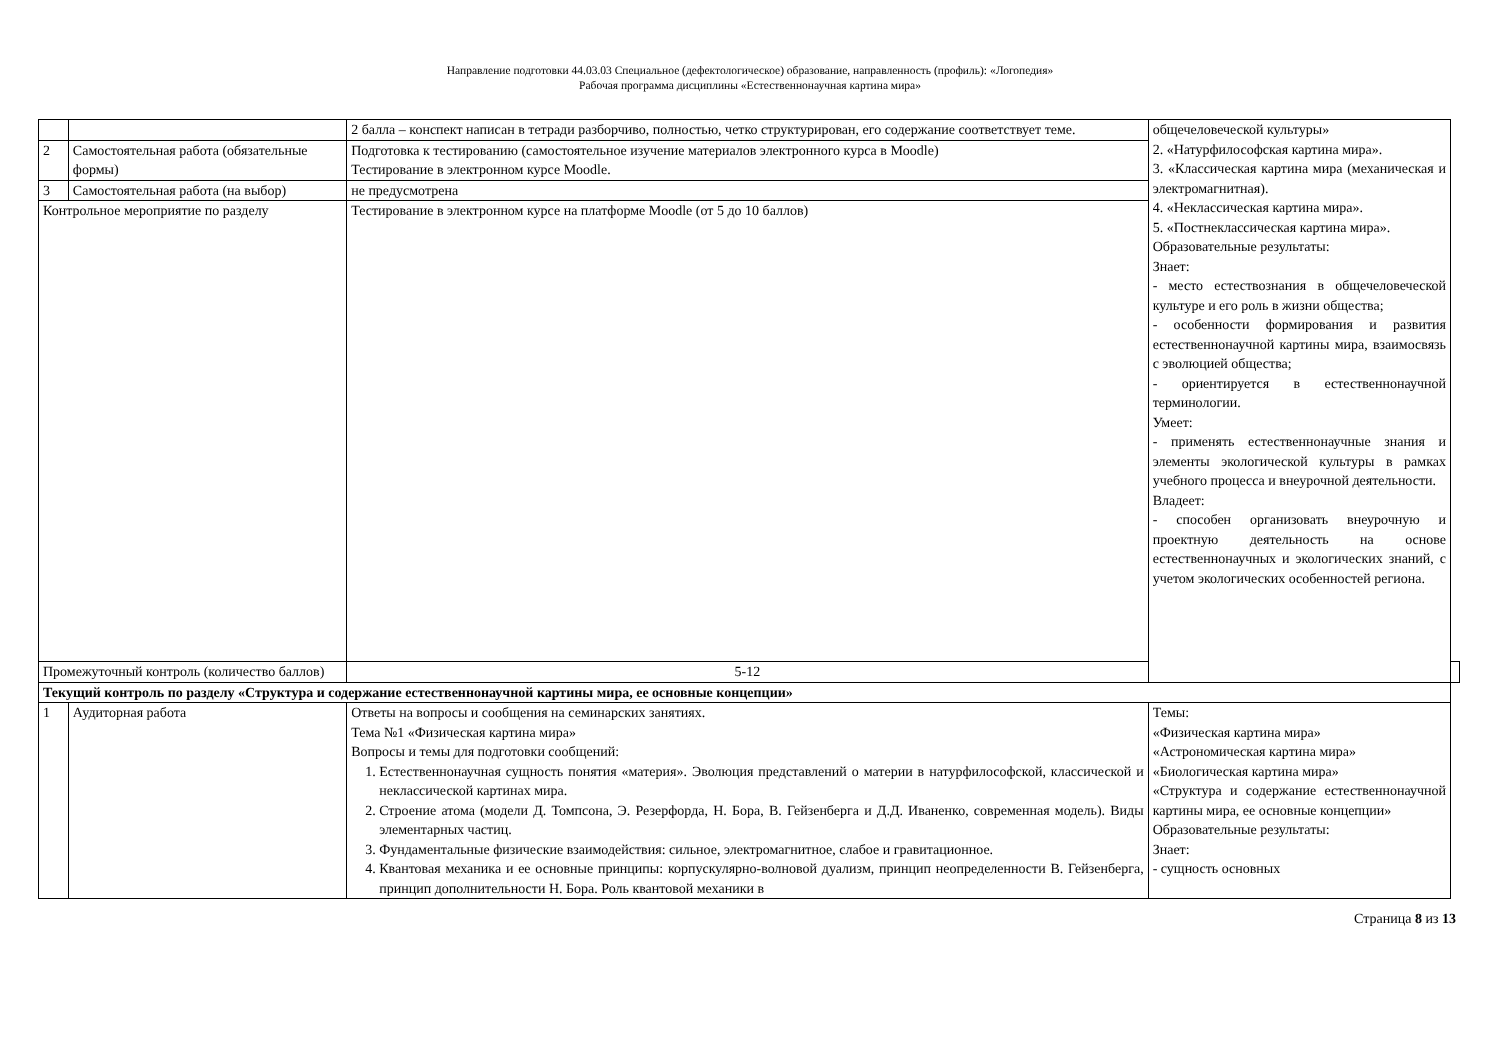Направление подготовки 44.03.03 Специальное (дефектологическое) образование, направленность (профиль): «Логопедия»
Рабочая программа дисциплины «Естественнонаучная картина мира»
| | | 2 балла – конспект написан в тетради разборчиво, полностью, четко структурирован, его содержание соответствует теме. | общечеловеческой культуры» 2. «Натурфилософская картина мира». 3. «Классическая картина мира (механическая и электромагнитная). 4. «Неклассическая картина мира». 5. «Постнеклассическая картина мира». Образовательные результаты: Знает: - место естествознания в общечеловеческой культуре и его роль в жизни общества; - особенности формирования и развития естественнонаучной картины мира, взаимосвязь с эволюцией общества; - ориентируется в естественнонаучной терминологии. Умеет: - применять естественнонаучные знания и элементы экологической культуры в рамках учебного процесса и внеурочной деятельности. Владеет: - способен организовать внеурочную и проектную деятельность на основе естественнонаучных и экологических знаний, с учетом экологических особенностей региона. | |
| 2 | Самостоятельная работа (обязательные формы) | Подготовка к тестированию (самостоятельное изучение материалов электронного курса в Moodle) Тестирование в электронном курсе Moodle. | | |
| 3 | Самостоятельная работа (на выбор) | не предусмотрена | | |
| Контрольное мероприятие по разделу | | Тестирование в электронном курсе на платформе Moodle (от 5 до 10 баллов) | | |
| Промежуточный контроль (количество баллов) | | 5-12 | | |
| Текущий контроль по разделу «Структура и содержание естественнонаучной картины мира, ее основные концепции» | | | | |
| 1 | Аудиторная работа | Ответы на вопросы и сообщения на семинарских занятиях. Тема №1 «Физическая картина мира» Вопросы и темы для подготовки сообщений: 1. Естественнонаучная сущность понятия «материя». Эволюция представлений о материи в натурфилософской, классической и неклассической картинах мира. 2. Строение атома (модели Д. Томпсона, Э. Резерфорда, Н. Бора, В. Гейзенберга и Д.Д. Иваненко, современная модель). Виды элементарных частиц. 3. Фундаментальные физические взаимодействия: сильное, электромагнитное, слабое и гравитационное. 4. Квантовая механика и ее основные принципы: корпускулярно-волновой дуализм, принцип неопределенности В. Гейзенберга, принцип дополнительности Н. Бора. Роль квантовой механики в | Темы: «Физическая картина мира» «Астрономическая картина мира» «Биологическая картина мира» «Структура и содержание естественнонаучной картины мира, ее основные концепции» Образовательные результаты: Знает: - сущность основных | |
Страница 8 из 13